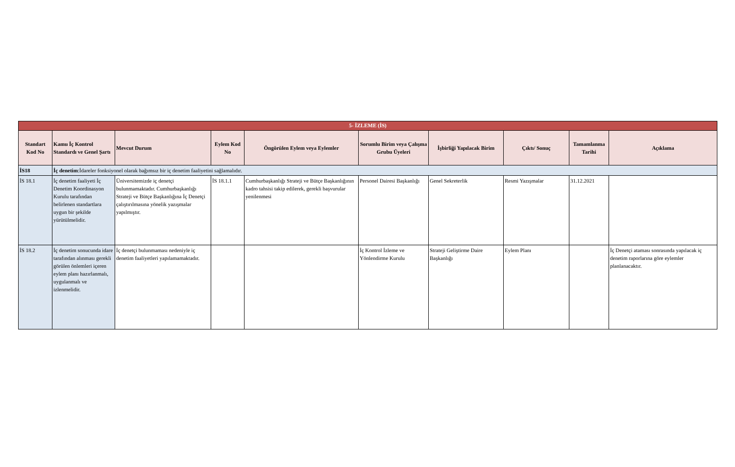| 5- İZLEME (İS) | | | | | | | | | |
| Standart Kod No | Kamu İç Kontrol Standardı ve Genel Şartı | Mevcut Durum | Eylem Kod No | Öngörülen Eylem veya Eylemler | Sorumlu Birim veya Çalışma Grubu Üyeleri | İşbirliği Yapılacak Birim | Çıktı/ Sonuç | Tamamlanma Tarihi | Açıklama |
| İS18 | İç denetim :İdareler fonksiyonel olarak bağımsız bir iç denetim faaliyetini sağlamalıdır. | | | | | | | | |
| İS 18.1 | İç denetim faaliyeti İç Denetim Koordinasyon Kurulu tarafından belirlenen standartlara uygun bir şekilde yürütülmelidir. | Üniversitemizde iç denetçi bulunmamaktadır. Cumhurbaşkanlığı Strateji ve Bütçe Başkanlığına İç Denetçi çalıştırılmasına yönelik yazışmalar yapılmıştır. | İS 18.1.1 | Cumhurbaşkanlığı Strateji ve Bütçe Başkanlığının kadro tahsisi takip edilerek, gerekli başvurular yenilenmesi | Personel Dairesi Başkanlığı | Genel Sekreterlik | Resmi Yazışmalar | 31.12.2021 | |
| İS 18.2 | İç denetim sonucunda idare tarafından alınması gerekli görülen önlemleri içeren eylem planı hazırlanmalı, uygulanmalı ve izlenmelidir. | İç denetçi bulunmaması nedeniyle iç denetim faaliyetleri yapılamamaktadır. | | | İç Kontrol İzleme ve Yönlendirme Kurulu | Strateji Geliştirme Daire Başkanlığı | Eylem Planı | | İç Denetçi ataması sonrasında yapılacak iç denetim raporlarına göre eylemler planlanacaktır. |